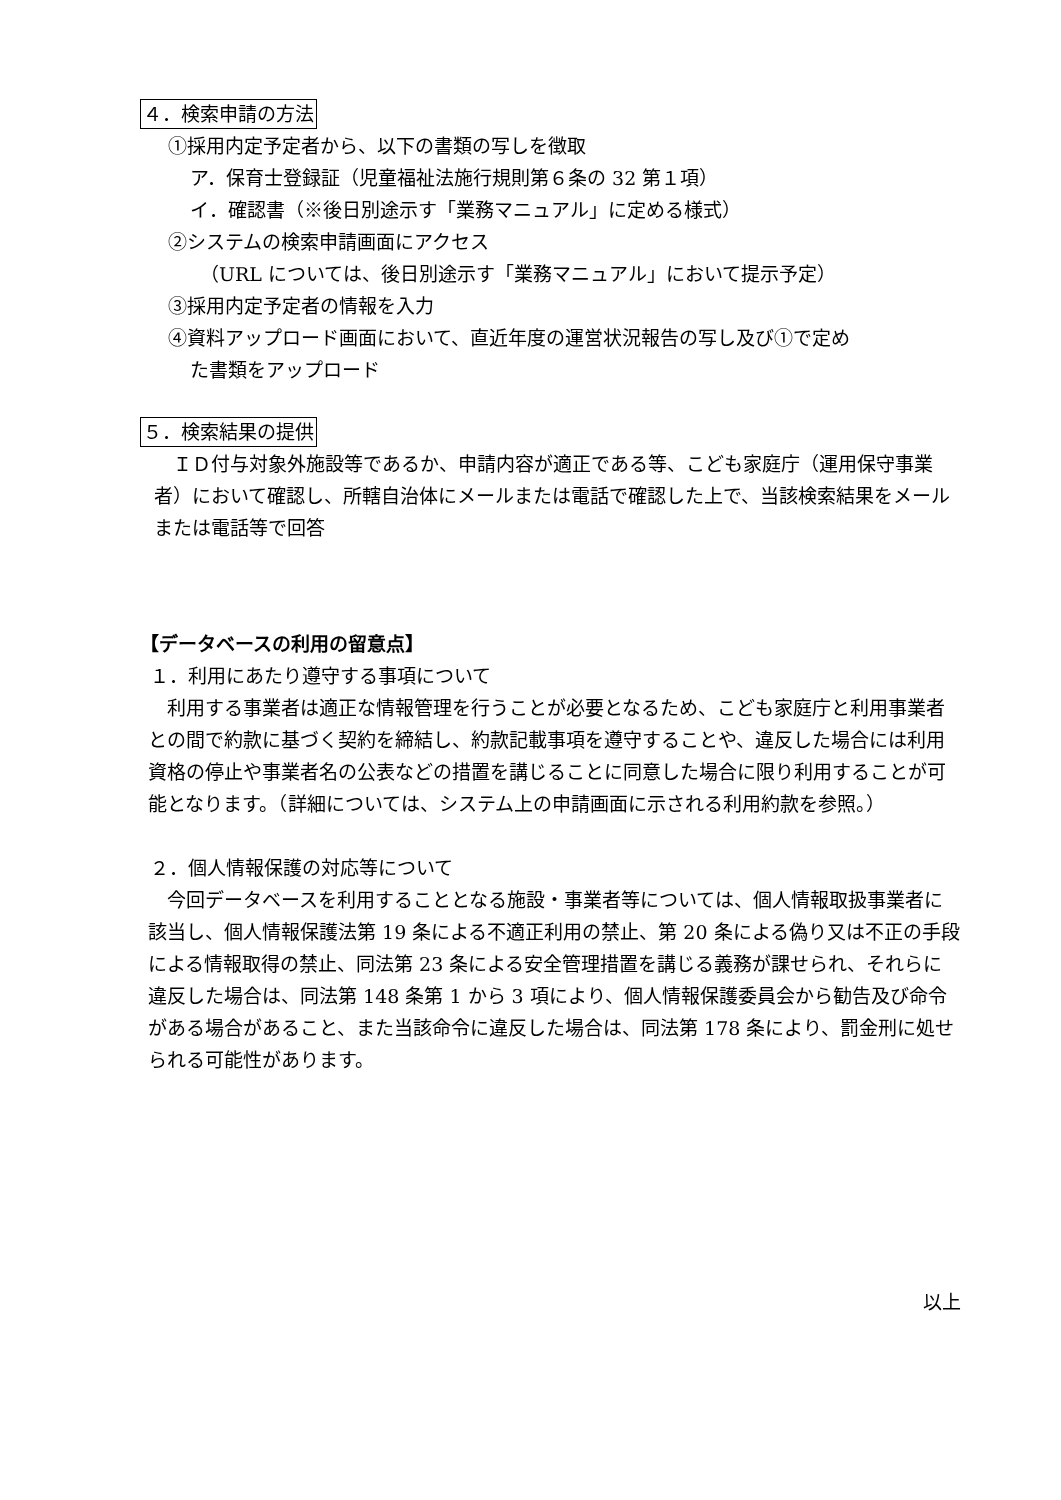４．検索申請の方法
①採用内定予定者から、以下の書類の写しを徴取
ア．保育士登録証（児童福祉法施行規則第６条の 32 第１項）
イ．確認書（※後日別途示す「業務マニュアル」に定める様式）
②システムの検索申請画面にアクセス
（URL については、後日別途示す「業務マニュアル」において提示予定）
③採用内定予定者の情報を入力
④資料アップロード画面において、直近年度の運営状況報告の写し及び①で定め
た書類をアップロード
５．検索結果の提供
ＩＤ付与対象外施設等であるか、申請内容が適正である等、こども家庭庁（運用保守事業者）において確認し、所轄自治体にメールまたは電話で確認した上で、当該検索結果をメールまたは電話等で回答
【データベースの利用の留意点】
１．利用にあたり遵守する事項について
利用する事業者は適正な情報管理を行うことが必要となるため、こども家庭庁と利用事業者との間で約款に基づく契約を締結し、約款記載事項を遵守することや、違反した場合には利用資格の停止や事業者名の公表などの措置を講じることに同意した場合に限り利用することが可能となります。（詳細については、システム上の申請画面に示される利用約款を参照。）
２．個人情報保護の対応等について
今回データベースを利用することとなる施設・事業者等については、個人情報取扱事業者に該当し、個人情報保護法第 19 条による不適正利用の禁止、第 20 条による偽り又は不正の手段による情報取得の禁止、同法第 23 条による安全管理措置を講じる義務が課せられ、それらに違反した場合は、同法第 148 条第 1 から 3 項により、個人情報保護委員会から勧告及び命令がある場合があること、また当該命令に違反した場合は、同法第 178 条により、罰金刑に処せられる可能性があります。
以上